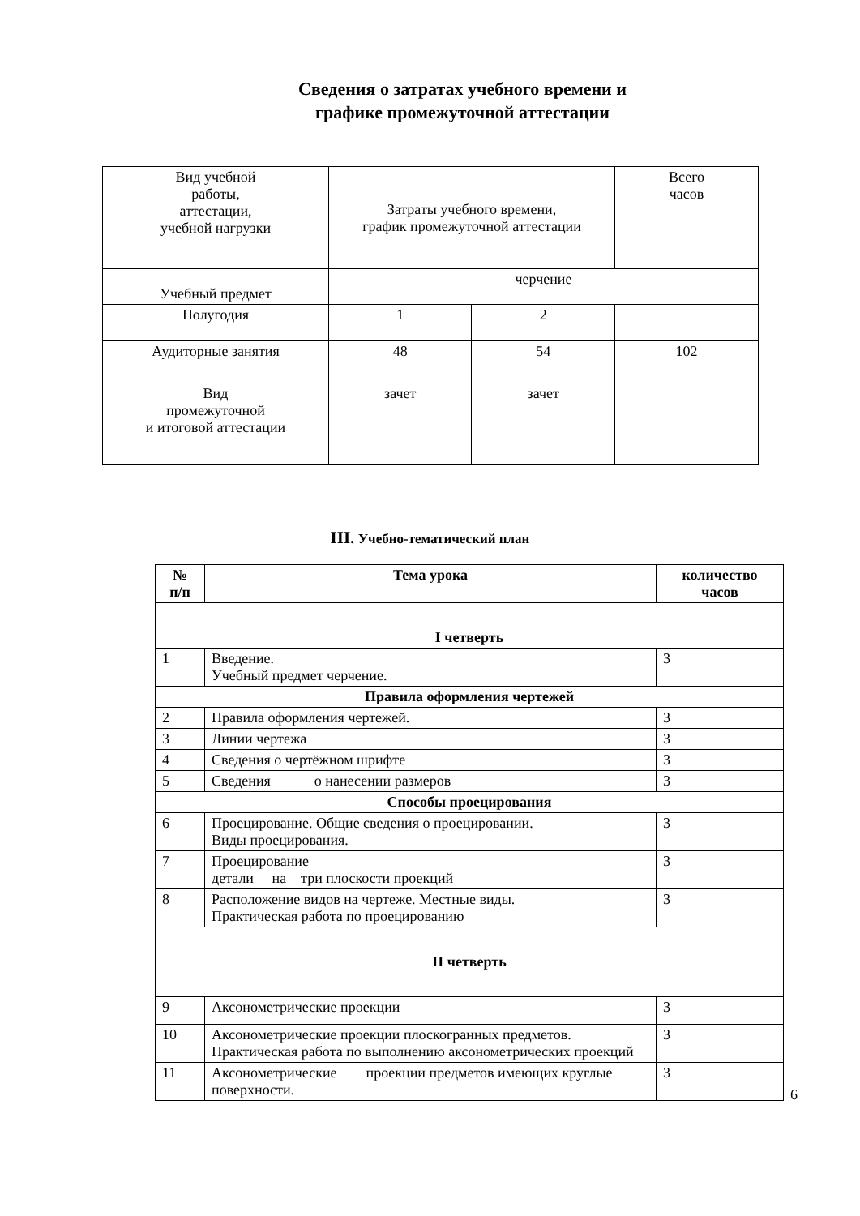Сведения о затратах учебного времени и
графике промежуточной аттестации
| Вид учебной работы, аттестации, учебной нагрузки | Затраты учебного времени, график промежуточной аттестации | | Всего часов |
| Учебный предмет | черчение | | |
| Полугодия | 1 | 2 | |
| Аудиторные занятия | 48 | 54 | 102 |
| Вид промежуточной и итоговой аттестации | зачет | зачет | |
III. Учебно-тематический план
| № п/п | Тема урока | количество часов |
| --- | --- | --- |
| I четверть | | |
| 1 | Введение. Учебный предмет черчение. | 3 |
| Правила оформления чертежей | | |
| 2 | Правила оформления чертежей. | 3 |
| 3 | Линии чертежа | 3 |
| 4 | Сведения о чертёжном шрифте | 3 |
| 5 | Сведения о нанесении размеров | 3 |
| Способы проецирования | | |
| 6 | Проецирование. Общие сведения о проецировании. Виды проецирования. | 3 |
| 7 | Проецирование детали на три плоскости проекций | 3 |
| 8 | Расположение видов на чертеже. Местные виды. Практическая работа по проецированию | 3 |
| II четверть | | |
| 9 | Аксонометрические проекции | 3 |
| 10 | Аксонометрические проекции плоскогранных предметов. Практическая работа по выполнению аксонометрических проекций | 3 |
| 11 | Аксонометрические проекции предметов имеющих круглые поверхности. | 3 |
6